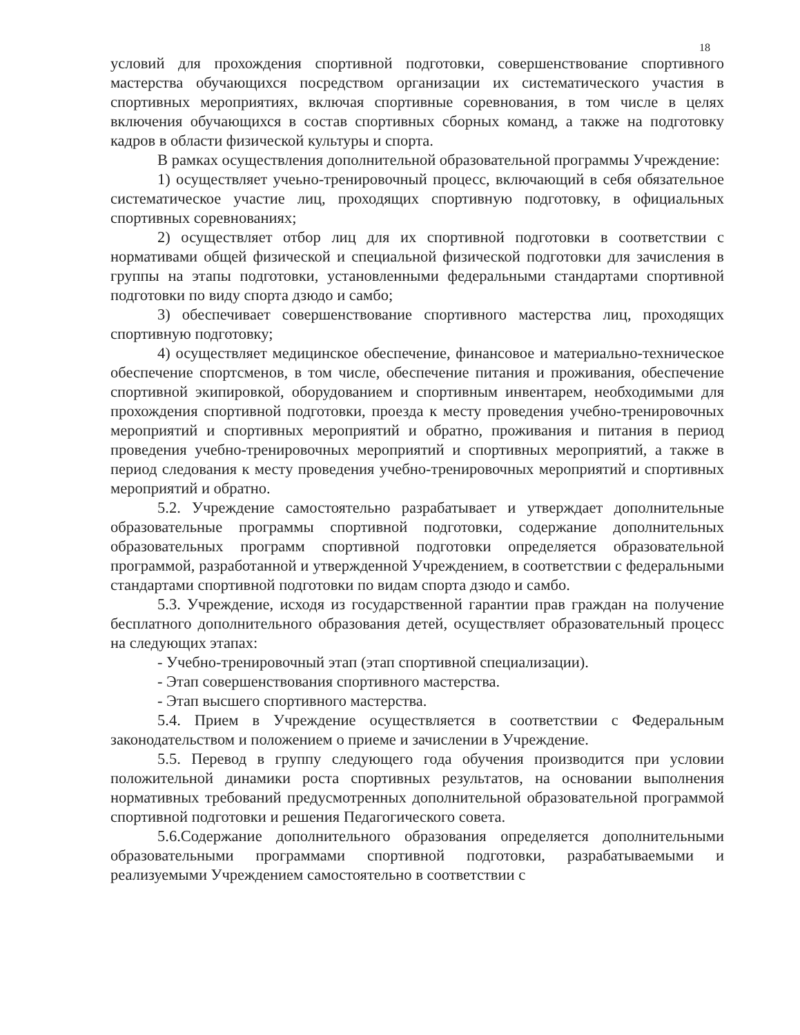18
условий для прохождения спортивной подготовки, совершенствование спортивного мастерства обучающихся посредством организации их систематического участия в спортивных мероприятиях, включая спортивные соревнования, в том числе в целях включения обучающихся в состав спортивных сборных команд, а также на подготовку кадров в области физической культуры и спорта.
В рамках осуществления дополнительной образовательной программы Учреждение:
1) осуществляет учеьно-тренировочный процесс, включающий в себя обязательное систематическое участие лиц, проходящих спортивную подготовку, в официальных спортивных соревнованиях;
2) осуществляет отбор лиц для их спортивной подготовки в соответствии с нормативами общей физической и специальной физической подготовки для зачисления в группы на этапы подготовки, установленными федеральными стандартами спортивной подготовки по виду спорта дзюдо и самбо;
3) обеспечивает совершенствование спортивного мастерства лиц, проходящих спортивную подготовку;
4) осуществляет медицинское обеспечение, финансовое и материально-техническое обеспечение спортсменов, в том числе, обеспечение питания и проживания, обеспечение спортивной экипировкой, оборудованием и спортивным инвентарем, необходимыми для прохождения спортивной подготовки, проезда к месту проведения учебно-тренировочных мероприятий и спортивных мероприятий и обратно, проживания и питания в период проведения учебно-тренировочных мероприятий и спортивных мероприятий, а также в период следования к месту проведения учебно-тренировочных мероприятий и спортивных мероприятий и обратно.
5.2. Учреждение самостоятельно разрабатывает и утверждает дополнительные образовательные программы спортивной подготовки, содержание дополнительных образовательных программ спортивной подготовки определяется образовательной программой, разработанной и утвержденной Учреждением, в соответствии с федеральными стандартами спортивной подготовки по видам спорта дзюдо и самбо.
5.3. Учреждение, исходя из государственной гарантии прав граждан на получение бесплатного дополнительного образования детей, осуществляет образовательный процесс на следующих этапах:
- Учебно-тренировочный этап (этап спортивной специализации).
- Этап совершенствования спортивного мастерства.
- Этап высшего спортивного мастерства.
5.4. Прием в Учреждение осуществляется в соответствии с Федеральным законодательством и положением о приеме и зачислении в Учреждение.
5.5. Перевод в группу следующего года обучения производится при условии положительной динамики роста спортивных результатов, на основании выполнения нормативных требований предусмотренных дополнительной образовательной программой спортивной подготовки и решения Педагогического совета.
5.6.Содержание дополнительного образования определяется дополнительными образовательными программами спортивной подготовки, разрабатываемыми и реализуемыми Учреждением самостоятельно в соответствии с